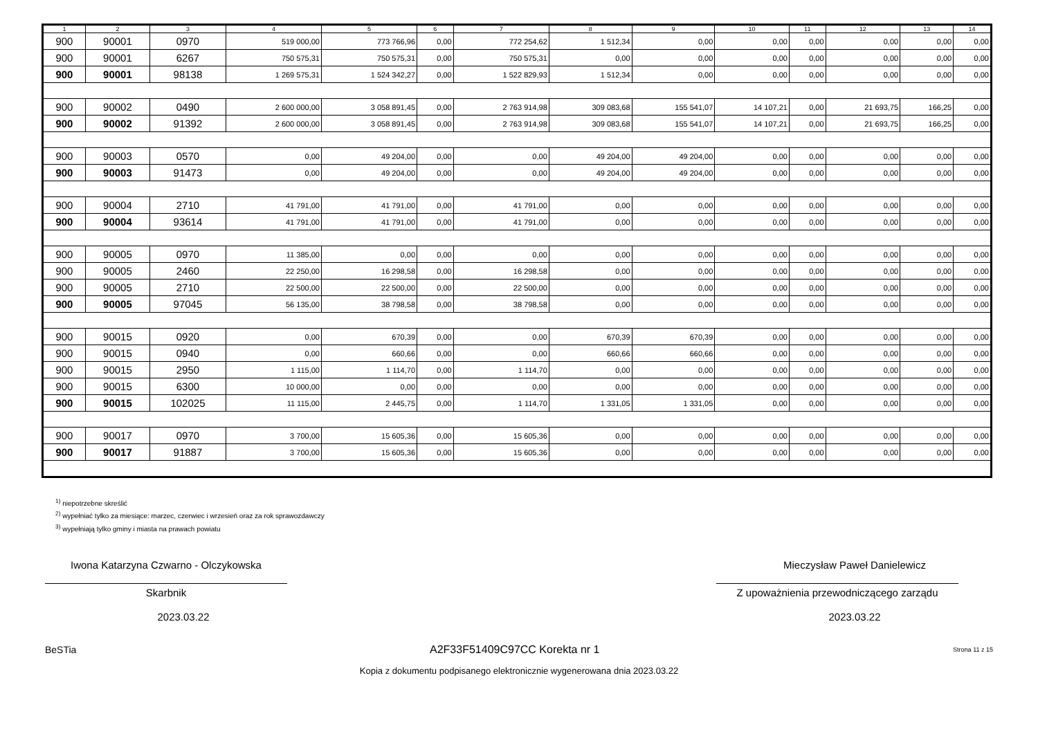| 1 | 2 | 3 | 4 | 5 | 6 | 7 | 8 | 9 | 10 | 11 | 12 | 13 | 14 |
| --- | --- | --- | --- | --- | --- | --- | --- | --- | --- | --- | --- | --- | --- |
| 900 | 90001 | 0970 | 519 000,00 | 773 766,96 | 0,00 | 772 254,62 | 1 512,34 | 0,00 | 0,00 | 0,00 | 0,00 | 0,00 | 0,00 |
| 900 | 90001 | 6267 | 750 575,31 | 750 575,31 | 0,00 | 750 575,31 | 0,00 | 0,00 | 0,00 | 0,00 | 0,00 | 0,00 | 0,00 |
| 900 | 90001 | 98138 | 1 269 575,31 | 1 524 342,27 | 0,00 | 1 522 829,93 | 1 512,34 | 0,00 | 0,00 | 0,00 | 0,00 | 0,00 | 0,00 |
| 900 | 90002 | 0490 | 2 600 000,00 | 3 058 891,45 | 0,00 | 2 763 914,98 | 309 083,68 | 155 541,07 | 14 107,21 | 0,00 | 21 693,75 | 166,25 | 0,00 |
| 900 | 90002 | 91392 | 2 600 000,00 | 3 058 891,45 | 0,00 | 2 763 914,98 | 309 083,68 | 155 541,07 | 14 107,21 | 0,00 | 21 693,75 | 166,25 | 0,00 |
| 900 | 90003 | 0570 | 0,00 | 49 204,00 | 0,00 | 0,00 | 49 204,00 | 49 204,00 | 0,00 | 0,00 | 0,00 | 0,00 | 0,00 |
| 900 | 90003 | 91473 | 0,00 | 49 204,00 | 0,00 | 0,00 | 49 204,00 | 49 204,00 | 0,00 | 0,00 | 0,00 | 0,00 | 0,00 |
| 900 | 90004 | 2710 | 41 791,00 | 41 791,00 | 0,00 | 41 791,00 | 0,00 | 0,00 | 0,00 | 0,00 | 0,00 | 0,00 | 0,00 |
| 900 | 90004 | 93614 | 41 791,00 | 41 791,00 | 0,00 | 41 791,00 | 0,00 | 0,00 | 0,00 | 0,00 | 0,00 | 0,00 | 0,00 |
| 900 | 90005 | 0970 | 11 385,00 | 0,00 | 0,00 | 0,00 | 0,00 | 0,00 | 0,00 | 0,00 | 0,00 | 0,00 | 0,00 |
| 900 | 90005 | 2460 | 22 250,00 | 16 298,58 | 0,00 | 16 298,58 | 0,00 | 0,00 | 0,00 | 0,00 | 0,00 | 0,00 | 0,00 |
| 900 | 90005 | 2710 | 22 500,00 | 22 500,00 | 0,00 | 22 500,00 | 0,00 | 0,00 | 0,00 | 0,00 | 0,00 | 0,00 | 0,00 |
| 900 | 90005 | 97045 | 56 135,00 | 38 798,58 | 0,00 | 38 798,58 | 0,00 | 0,00 | 0,00 | 0,00 | 0,00 | 0,00 | 0,00 |
| 900 | 90015 | 0920 | 0,00 | 670,39 | 0,00 | 0,00 | 670,39 | 670,39 | 0,00 | 0,00 | 0,00 | 0,00 | 0,00 |
| 900 | 90015 | 0940 | 0,00 | 660,66 | 0,00 | 0,00 | 660,66 | 660,66 | 0,00 | 0,00 | 0,00 | 0,00 | 0,00 |
| 900 | 90015 | 2950 | 1 115,00 | 1 114,70 | 0,00 | 1 114,70 | 0,00 | 0,00 | 0,00 | 0,00 | 0,00 | 0,00 | 0,00 |
| 900 | 90015 | 6300 | 10 000,00 | 0,00 | 0,00 | 0,00 | 0,00 | 0,00 | 0,00 | 0,00 | 0,00 | 0,00 | 0,00 |
| 900 | 90015 | 102025 | 11 115,00 | 2 445,75 | 0,00 | 1 114,70 | 1 331,05 | 1 331,05 | 0,00 | 0,00 | 0,00 | 0,00 | 0,00 |
| 900 | 90017 | 0970 | 3 700,00 | 15 605,36 | 0,00 | 15 605,36 | 0,00 | 0,00 | 0,00 | 0,00 | 0,00 | 0,00 | 0,00 |
| 900 | 90017 | 91887 | 3 700,00 | 15 605,36 | 0,00 | 15 605,36 | 0,00 | 0,00 | 0,00 | 0,00 | 0,00 | 0,00 | 0,00 |
<sup>1)</sup> niepotrzebne skreślić
<sup>2)</sup> wypełniać tylko za miesiące: marzec, czerwiec i wrzesień oraz za rok sprawozdawczy
<sup>3)</sup> wypełniają tylko gminy i miasta na prawach powiatu
Iwona Katarzyna Czwarno - Olczykowska
Skarbnik
2023.03.22
Mieczysław Paweł Danielewicz
Z upoważnienia przewodniczącego zarządu
2023.03.22
BeSTia A2F33F51409C97CC Korekta nr 1 Strona 11 z 15
Kopia z dokumentu podpisanego elektronicznie wygenerowana dnia 2023.03.22